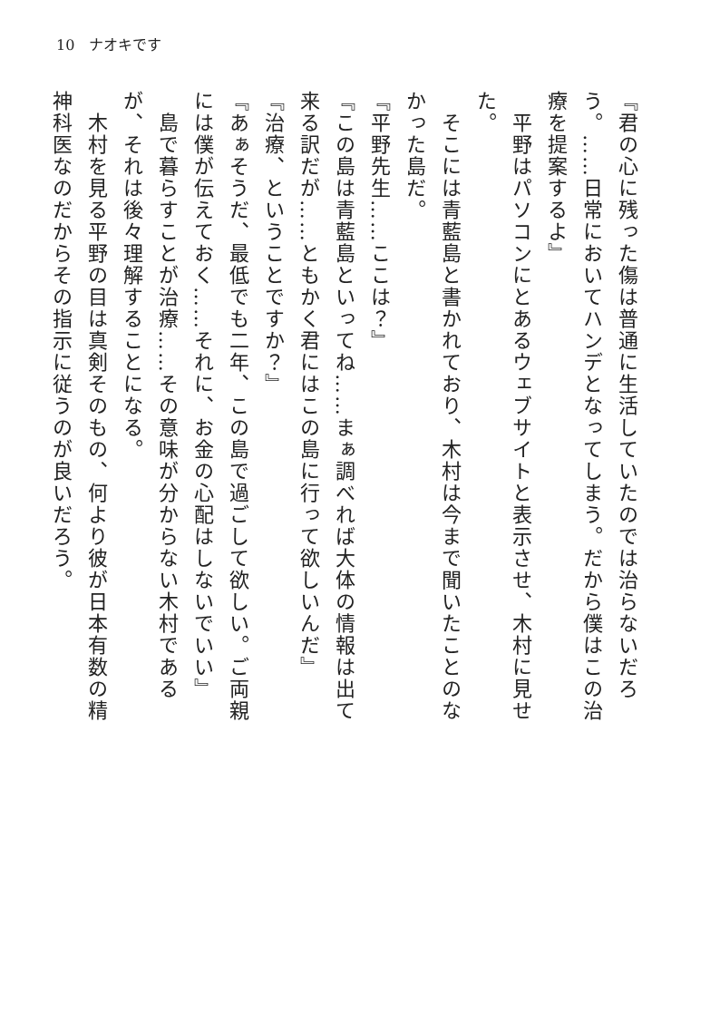10　ナオキです
『君の心に残った傷は普通に生活していたのでは治らないだろう。……日常においてハンデとなってしまう。だから僕はこの治療を提案するよ』
　平野はパソコンにとあるウェブサイトと表示させ、木村に見せた。
　そこには青藍島と書かれており、木村は今まで聞いたことのなかった島だ。
『平野先生……ここは？』
『この島は青藍島といってね……まぁ調べれば大体の情報は出て来る訳だが……ともかく君にはこの島に行って欲しいんだ』
『治療、ということですか？』
『あぁそうだ、最低でも二年、この島で過ごして欲しい。ご両親には僕が伝えておく……それに、お金の心配はしないでいい』
　島で暮らすことが治療……その意味が分からない木村であるが、それは後々理解することになる。
　木村を見る平野の目は真剣そのもの、何より彼が日本有数の精神科医なのだからその指示に従うのが良いだろう。